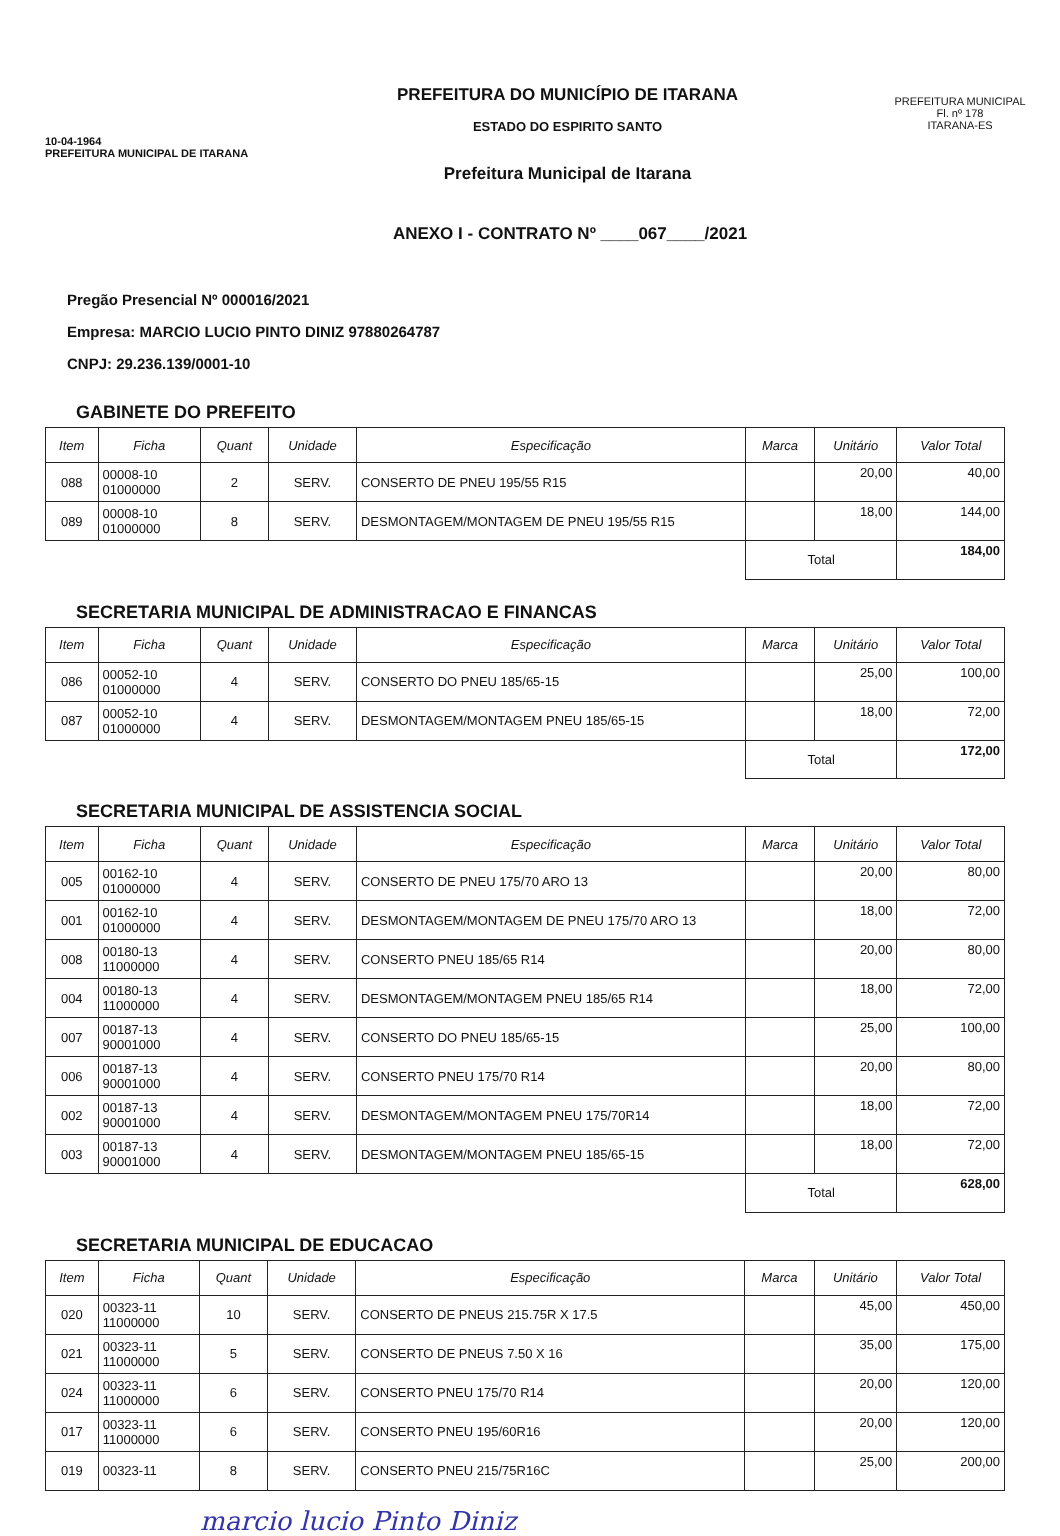10-04-1964
PREFEITURA MUNICIPAL DE ITARANA
PREFEITURA DO MUNICÍPIO DE ITARANA
ESTADO DO ESPIRITO SANTO
Prefeitura Municipal de Itarana
PREFEITURA MUNICIPAL
Fl. nº 178
ITARANA-ES
ANEXO I - CONTRATO Nº ____067____/2021
Pregão Presencial Nº 000016/2021
Empresa: MARCIO LUCIO PINTO DINIZ 97880264787
CNPJ: 29.236.139/0001-10
GABINETE DO PREFEITO
| Item | Ficha | Quant | Unidade | Especificação | Marca | Unitário | Valor Total |
| --- | --- | --- | --- | --- | --- | --- | --- |
| 088 | 00008-10 01000000 | 2 | SERV. | CONSERTO DE PNEU 195/55 R15 | | 20,00 | 40,00 |
| 089 | 00008-10 01000000 | 8 | SERV. | DESMONTAGEM/MONTAGEM DE PNEU 195/55 R15 | | 18,00 | 144,00 |
| | | | | | Total | | 184,00 |
SECRETARIA MUNICIPAL DE ADMINISTRACAO E FINANCAS
| Item | Ficha | Quant | Unidade | Especificação | Marca | Unitário | Valor Total |
| --- | --- | --- | --- | --- | --- | --- | --- |
| 086 | 00052-10 01000000 | 4 | SERV. | CONSERTO DO PNEU 185/65-15 | | 25,00 | 100,00 |
| 087 | 00052-10 01000000 | 4 | SERV. | DESMONTAGEM/MONTAGEM PNEU 185/65-15 | | 18,00 | 72,00 |
| | | | | | Total | | 172,00 |
SECRETARIA MUNICIPAL DE ASSISTENCIA SOCIAL
| Item | Ficha | Quant | Unidade | Especificação | Marca | Unitário | Valor Total |
| --- | --- | --- | --- | --- | --- | --- | --- |
| 005 | 00162-10 01000000 | 4 | SERV. | CONSERTO DE PNEU 175/70 ARO 13 | | 20,00 | 80,00 |
| 001 | 00162-10 01000000 | 4 | SERV. | DESMONTAGEM/MONTAGEM DE PNEU 175/70 ARO 13 | | 18,00 | 72,00 |
| 008 | 00180-13 11000000 | 4 | SERV. | CONSERTO PNEU 185/65 R14 | | 20,00 | 80,00 |
| 004 | 00180-13 11000000 | 4 | SERV. | DESMONTAGEM/MONTAGEM PNEU 185/65 R14 | | 18,00 | 72,00 |
| 007 | 00187-13 90001000 | 4 | SERV. | CONSERTO DO PNEU 185/65-15 | | 25,00 | 100,00 |
| 006 | 00187-13 90001000 | 4 | SERV. | CONSERTO PNEU 175/70 R14 | | 20,00 | 80,00 |
| 002 | 00187-13 90001000 | 4 | SERV. | DESMONTAGEM/MONTAGEM PNEU 175/70R14 | | 18,00 | 72,00 |
| 003 | 00187-13 90001000 | 4 | SERV. | DESMONTAGEM/MONTAGEM PNEU 185/65-15 | | 18,00 | 72,00 |
| | | | | | Total | | 628,00 |
SECRETARIA MUNICIPAL DE EDUCACAO
| Item | Ficha | Quant | Unidade | Especificação | Marca | Unitário | Valor Total |
| --- | --- | --- | --- | --- | --- | --- | --- |
| 020 | 00323-11 11000000 | 10 | SERV. | CONSERTO DE PNEUS 215.75R X 17.5 | | 45,00 | 450,00 |
| 021 | 00323-11 11000000 | 5 | SERV. | CONSERTO DE PNEUS 7.50 X 16 | | 35,00 | 175,00 |
| 024 | 00323-11 11000000 | 6 | SERV. | CONSERTO PNEU 175/70 R14 | | 20,00 | 120,00 |
| 017 | 00323-11 11000000 | 6 | SERV. | CONSERTO PNEU 195/60R16 | | 20,00 | 120,00 |
| 019 | 00323-11 | 8 | SERV. | CONSERTO PNEU 215/75R16C | | 25,00 | 200,00 |
marcio lucio Pinto Diniz